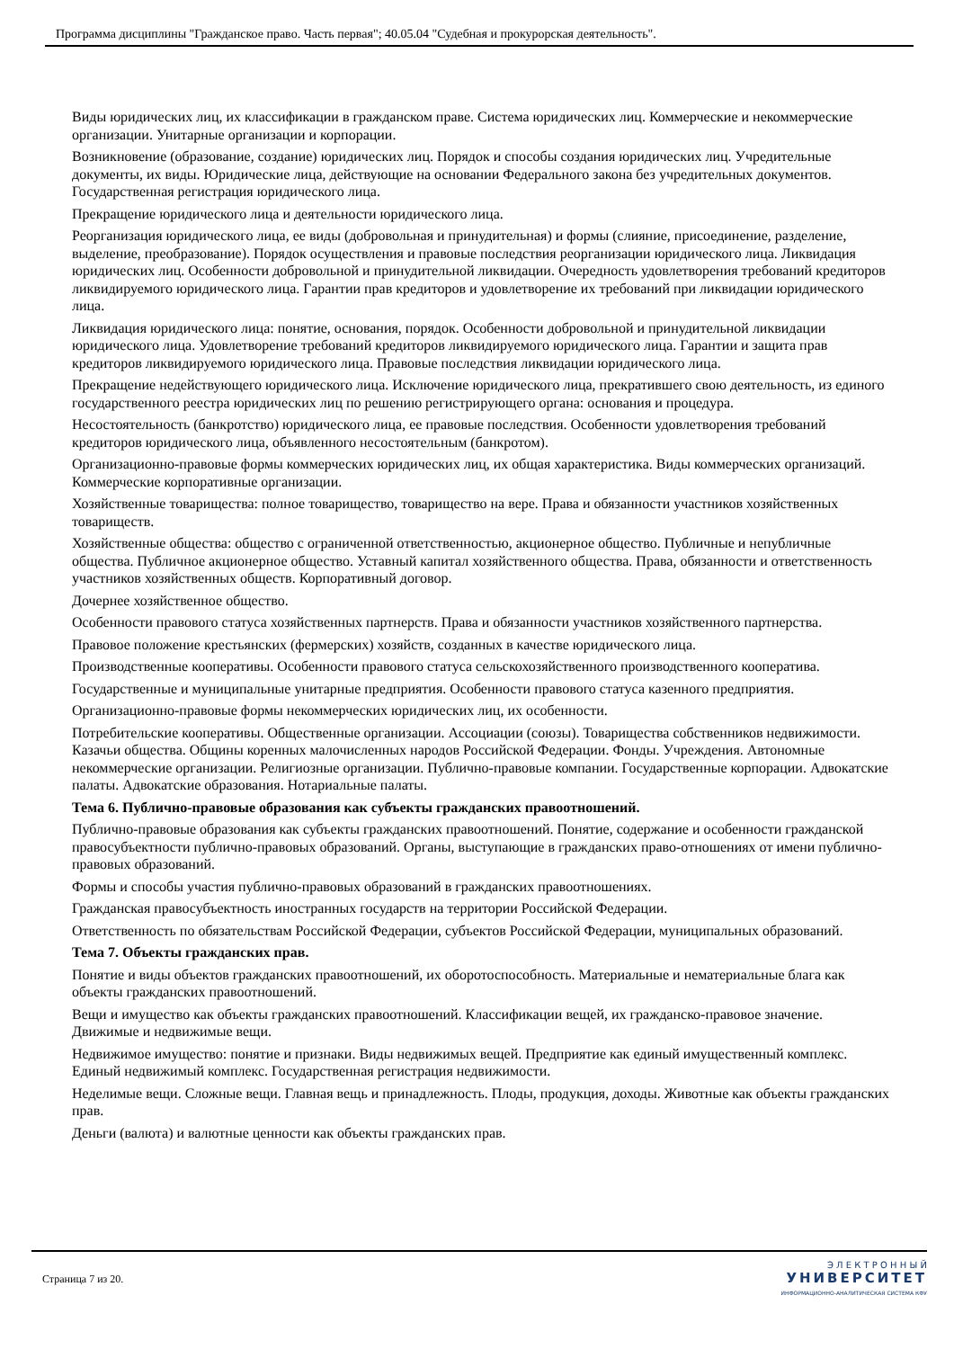Программа дисциплины "Гражданское право. Часть первая"; 40.05.04 "Судебная и прокурорская деятельность".
Виды юридических лиц, их классификации в гражданском праве. Система юридических лиц. Коммерческие и некоммерческие организации. Унитарные организации и корпорации.
Возникновение (образование, создание) юридических лиц. Порядок и способы создания юридических лиц. Учредительные документы, их виды. Юридические лица, действующие на основании Федерального закона без учредительных документов. Государственная регистрация юридического лица.
Прекращение юридического лица и деятельности юридического лица.
Реорганизация юридического лица, ее виды (добровольная и принудительная) и формы (слияние, присоединение, разделение, выделение, преобразование). Порядок осуществления и правовые последствия реорганизации юридического лица. Ликвидация юридических лиц. Особенности добровольной и принудительной ликвидации. Очередность удовлетворения требований кредиторов ликвидируемого юридического лица. Гарантии прав кредиторов и удовлетворение их требований при ликвидации юридического лица.
Ликвидация юридического лица: понятие, основания, порядок. Особенности добровольной и принудительной ликвидации юридического лица. Удовлетворение требований кредиторов ликвидируемого юридического лица. Гарантии и защита прав кредиторов ликвидируемого юридического лица. Правовые последствия ликвидации юридического лица.
Прекращение недействующего юридического лица. Исключение юридического лица, прекратившего свою деятельность, из единого государственного реестра юридических лиц по решению регистрирующего органа: основания и процедура.
Несостоятельность (банкротство) юридического лица, ее правовые последствия. Особенности удовлетворения требований кредиторов юридического лица, объявленного несостоятельным (банкротом).
Организационно-правовые формы коммерческих юридических лиц, их общая характеристика. Виды коммерческих организаций. Коммерческие корпоративные организации.
Хозяйственные товарищества: полное товарищество, товарищество на вере. Права и обязанности участников хозяйственных товариществ.
Хозяйственные общества: общество с ограниченной ответственностью, акционерное общество. Публичные и непубличные общества. Публичное акционерное общество. Уставный капитал хозяйственного общества. Права, обязанности и ответственность участников хозяйственных обществ. Корпоративный договор.
Дочернее хозяйственное общество.
Особенности правового статуса хозяйственных партнерств. Права и обязанности участников хозяйственного партнерства.
Правовое положение крестьянских (фермерских) хозяйств, созданных в качестве юридического лица.
Производственные кооперативы. Особенности правового статуса сельскохозяйственного производственного кооператива.
Государственные и муниципальные унитарные предприятия. Особенности правового статуса казенного предприятия.
Организационно-правовые формы некоммерческих юридических лиц, их особенности.
Потребительские кооперативы. Общественные организации. Ассоциации (союзы). Товарищества собственников недвижимости. Казачьи общества. Общины коренных малочисленных народов Российской Федерации. Фонды. Учреждения. Автономные некоммерческие организации. Религиозные организации. Публично-правовые компании. Государственные корпорации. Адвокатские палаты. Адвокатские образования. Нотариальные палаты.
Тема 6. Публично-правовые образования как субъекты гражданских правоотношений.
Публично-правовые образования как субъекты гражданских правоотношений. Понятие, содержание и особенности гражданской правосубъектности публично-правовых образований. Органы, выступающие в гражданских право-отношениях от имени публично-правовых образований.
Формы и способы участия публично-правовых образований в гражданских правоотношениях.
Гражданская правосубъектность иностранных государств на территории Российской Федерации.
Ответственность по обязательствам Российской Федерации, субъектов Российской Федерации, муниципальных образований.
Тема 7. Объекты гражданских прав.
Понятие и виды объектов гражданских правоотношений, их оборотоспособность. Материальные и нематериальные блага как объекты гражданских правоотношений.
Вещи и имущество как объекты гражданских правоотношений. Классификации вещей, их гражданско-правовое значение. Движимые и недвижимые вещи.
Недвижимое имущество: понятие и признаки. Виды недвижимых вещей. Предприятие как единый имущественный комплекс. Единый недвижимый комплекс. Государственная регистрация недвижимости.
Неделимые вещи. Сложные вещи. Главная вещь и принадлежность. Плоды, продукция, доходы. Животные как объекты гражданских прав.
Деньги (валюта) и валютные ценности как объекты гражданских прав.
Страница 7 из 20.
Э Л Е К Т Р О Н Н Ы Й
УНИВЕРСИТЕТ
ИНФОРМАЦИОННО-АНАЛИТИЧЕСКАЯ СИСТЕМА КФУ